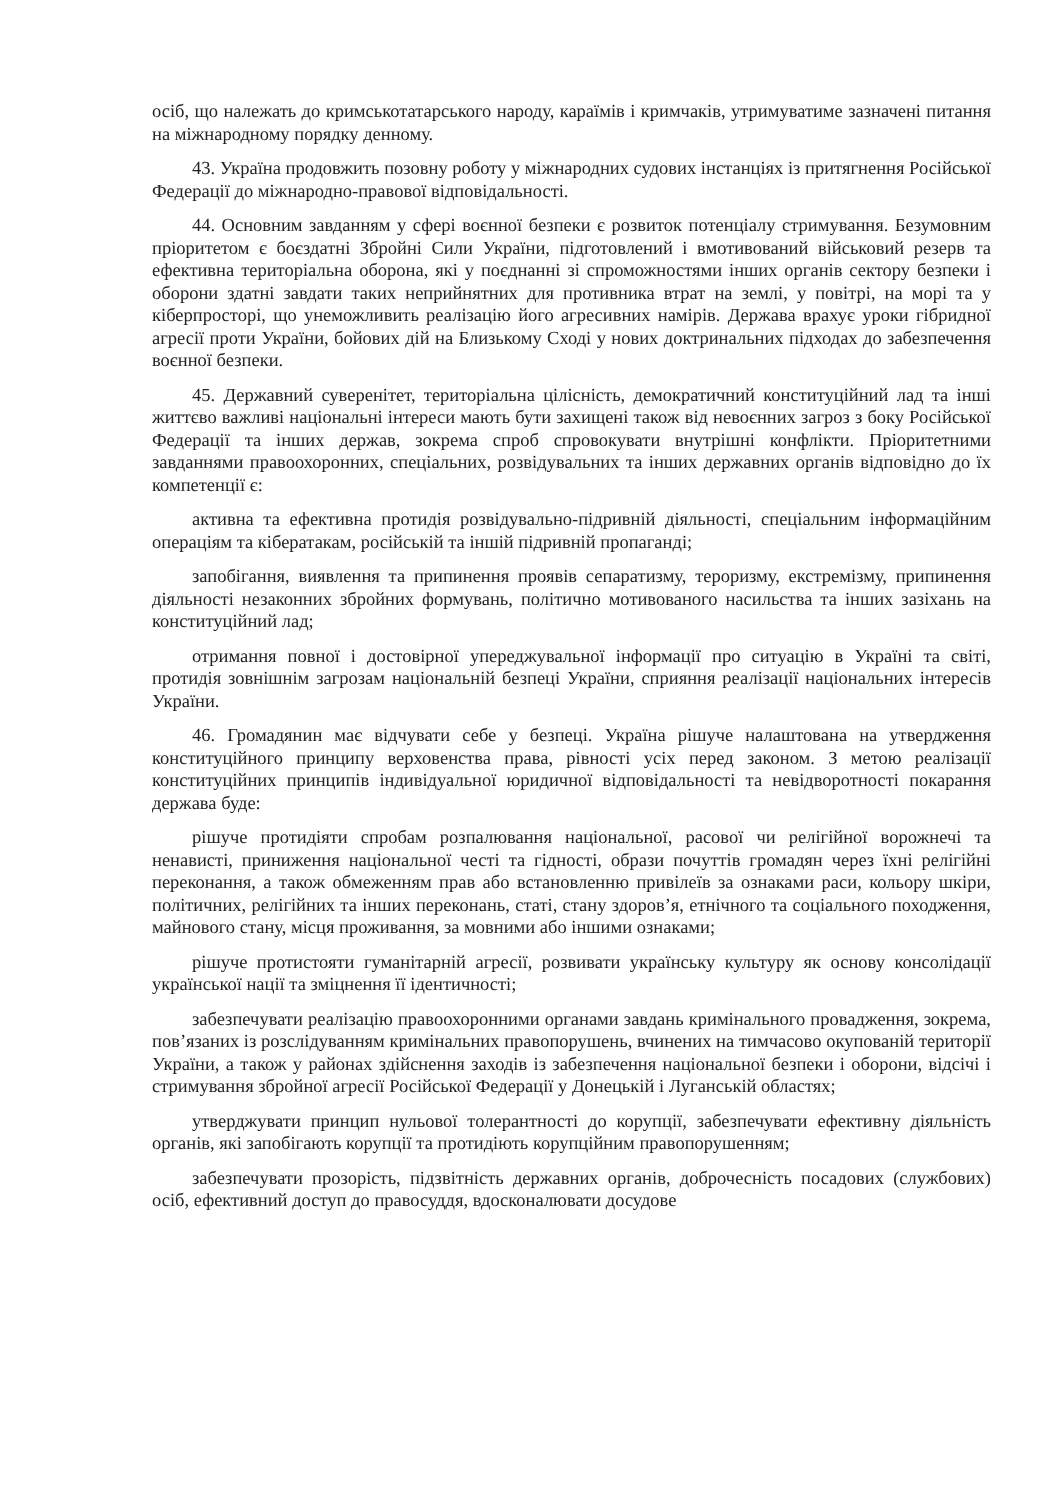осіб, що належать до кримськотатарського народу, караїмів і кримчаків, утримуватиме зазначені питання на міжнародному порядку денному.
43. Україна продовжить позовну роботу у міжнародних судових інстанціях із притягнення Російської Федерації до міжнародно-правової відповідальності.
44. Основним завданням у сфері воєнної безпеки є розвиток потенціалу стримування. Безумовним пріоритетом є боєздатні Збройні Сили України, підготовлений і вмотивований військовий резерв та ефективна територіальна оборона, які у поєднанні зі спроможностями інших органів сектору безпеки і оборони здатні завдати таких неприйнятних для противника втрат на землі, у повітрі, на морі та у кіберпросторі, що унеможливить реалізацію його агресивних намірів. Держава врахує уроки гібридної агресії проти України, бойових дій на Близькому Сході у нових доктринальних підходах до забезпечення воєнної безпеки.
45. Державний суверенітет, територіальна цілісність, демократичний конституційний лад та інші життєво важливі національні інтереси мають бути захищені також від невоєнних загроз з боку Російської Федерації та інших держав, зокрема спроб спровокувати внутрішні конфлікти. Пріоритетними завданнями правоохоронних, спеціальних, розвідувальних та інших державних органів відповідно до їх компетенції є:
активна та ефективна протидія розвідувально-підривній діяльності, спеціальним інформаційним операціям та кібератакам, російській та іншій підривній пропаганді;
запобігання, виявлення та припинення проявів сепаратизму, тероризму, екстремізму, припинення діяльності незаконних збройних формувань, політично мотивованого насильства та інших зазіхань на конституційний лад;
отримання повної і достовірної упереджувальної інформації про ситуацію в Україні та світі, протидія зовнішнім загрозам національній безпеці України, сприяння реалізації національних інтересів України.
46. Громадянин має відчувати себе у безпеці. Україна рішуче налаштована на утвердження конституційного принципу верховенства права, рівності усіх перед законом. З метою реалізації конституційних принципів індивідуальної юридичної відповідальності та невідворотності покарання держава буде:
рішуче протидіяти спробам розпалювання національної, расової чи релігійної ворожнечі та ненависті, приниження національної честі та гідності, образи почуттів громадян через їхні релігійні переконання, а також обмеженням прав або встановленню привілеїв за ознаками раси, кольору шкіри, політичних, релігійних та інших переконань, статі, стану здоров’я, етнічного та соціального походження, майнового стану, місця проживання, за мовними або іншими ознаками;
рішуче протистояти гуманітарній агресії, розвивати українську культуру як основу консолідації української нації та зміцнення її ідентичності;
забезпечувати реалізацію правоохоронними органами завдань кримінального провадження, зокрема, пов’язаних із розслідуванням кримінальних правопорушень, вчинених на тимчасово окупованій території України, а також у районах здійснення заходів із забезпечення національної безпеки і оборони, відсічі і стримування збройної агресії Російської Федерації у Донецькій і Луганській областях;
утверджувати принцип нульової толерантності до корупції, забезпечувати ефективну діяльність органів, які запобігають корупції та протидіють корупційним правопорушенням;
забезпечувати прозорість, підзвітність державних органів, доброчесність посадових (службових) осіб, ефективний доступ до правосуддя, вдосконалювати досудове